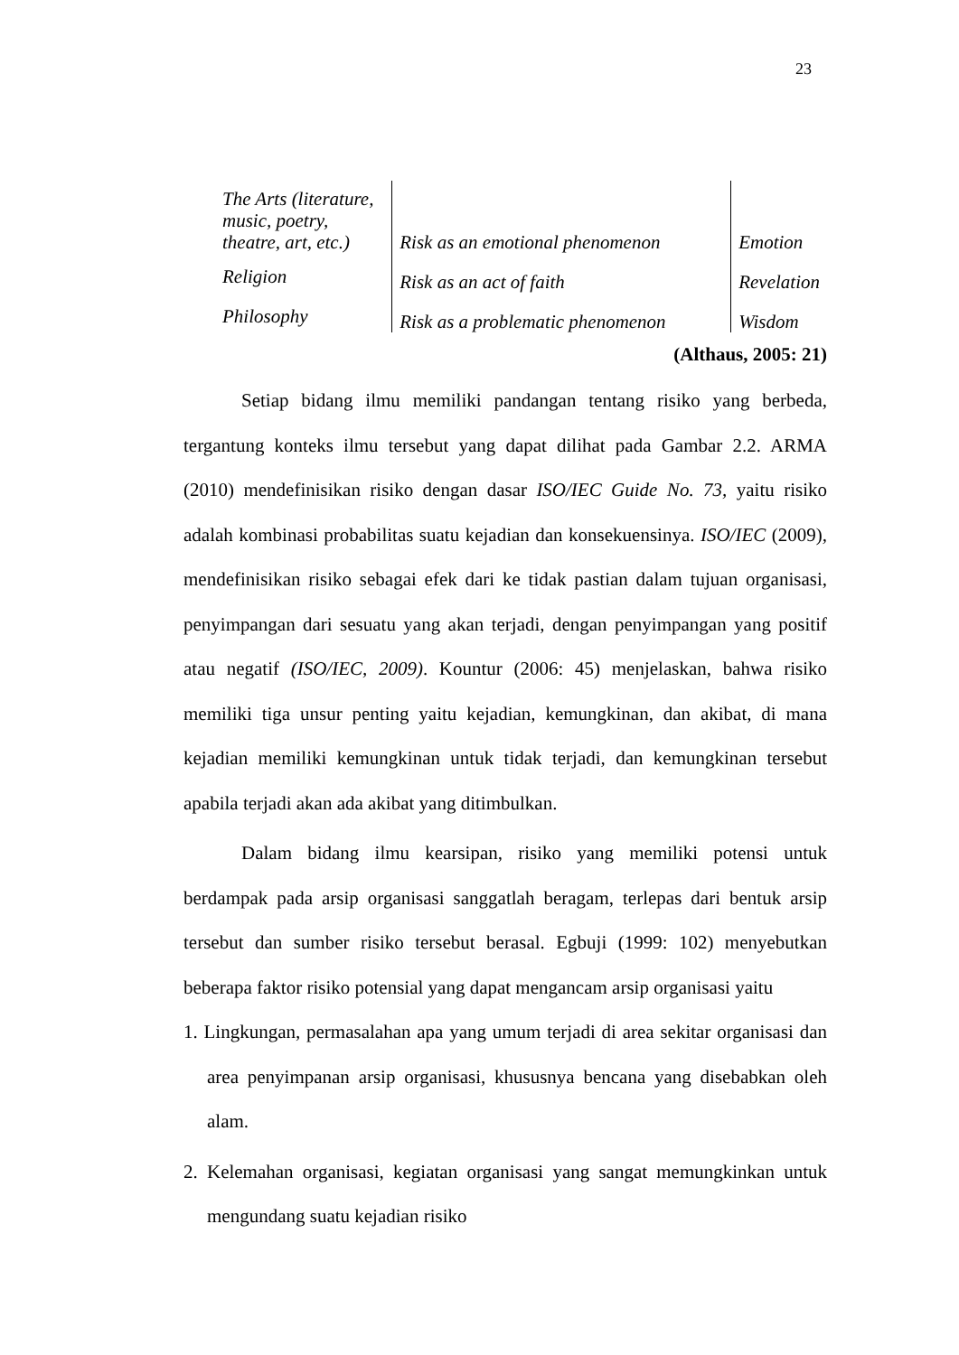23
| The Arts (literature, music, poetry, theatre, art, etc.) | Risk as an emotional phenomenon | Emotion |
| Religion | Risk as an act of faith | Revelation |
| Philosophy | Risk as a problematic phenomenon | Wisdom |
(Althaus, 2005: 21)
Setiap bidang ilmu memiliki pandangan tentang risiko yang berbeda, tergantung konteks ilmu tersebut yang dapat dilihat pada Gambar 2.2. ARMA (2010) mendefinisikan risiko dengan dasar ISO/IEC Guide No. 73, yaitu risiko adalah kombinasi probabilitas suatu kejadian dan konsekuensinya. ISO/IEC (2009), mendefinisikan risiko sebagai efek dari ke tidak pastian dalam tujuan organisasi, penyimpangan dari sesuatu yang akan terjadi, dengan penyimpangan yang positif atau negatif (ISO/IEC, 2009). Kountur (2006: 45) menjelaskan, bahwa risiko memiliki tiga unsur penting yaitu kejadian, kemungkinan, dan akibat, di mana kejadian memiliki kemungkinan untuk tidak terjadi, dan kemungkinan tersebut apabila terjadi akan ada akibat yang ditimbulkan.
Dalam bidang ilmu kearsipan, risiko yang memiliki potensi untuk berdampak pada arsip organisasi sanggatlah beragam, terlepas dari bentuk arsip tersebut dan sumber risiko tersebut berasal. Egbuji (1999: 102) menyebutkan beberapa faktor risiko potensial yang dapat mengancam arsip organisasi yaitu
1. Lingkungan, permasalahan apa yang umum terjadi di area sekitar organisasi dan area penyimpanan arsip organisasi, khususnya bencana yang disebabkan oleh alam.
2. Kelemahan organisasi, kegiatan organisasi yang sangat memungkinkan untuk mengundang suatu kejadian risiko